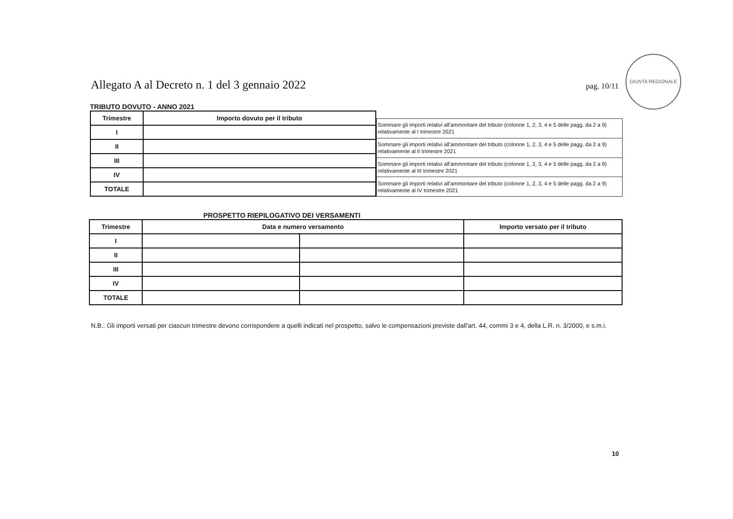Allegato A al Decreto n. 1 del 3 gennaio 2022 pag. 10/11
GIUNTA REGIONALE
TRIBUTO DOVUTO - ANNO 2021
| Trimestre | Importo dovuto per il tributo |
| --- | --- |
| I | |
| II | |
| III | |
| IV | |
| TOTALE | |
| Sommare gli importi relativi all'ammontare del tributo (colonne 1, 2, 3, 4 e 5 delle pagg. da 2 a 9) relativamente al I trimestre 2021 |
| Sommare gli importi relativi all'ammontare del tributo (colonne 1, 2, 3, 4 e 5 delle pagg. da 2 a 9) relativamente al II trimestre 2021 |
| Sommare gli importi relativi all'ammontare del tributo (colonne 1, 2, 3, 4 e 5 delle pagg. da 2 a 9) relativamente al III trimestre 2021 |
| Sommare gli importi relativi all'ammontare del tributo (colonne 1, 2, 3, 4 e 5 delle pagg. da 2 a 9) relativamente al IV trimestre 2021 |
PROSPETTO RIEPILOGATIVO DEI VERSAMENTI
| Trimestre | Data e numero versamento | | Importo versato per il tributo |
| --- | --- | --- | --- |
| I | | | |
| II | | | |
| III | | | |
| IV | | | |
| TOTALE | | | |
N.B.: Gli importi versati per ciascun trimestre devono corrispondere a quelli indicati nel prospetto, salvo le compensazioni previste dall'art. 44, commi 3 e 4, della L.R. n. 3/2000, e s.m.i.
10